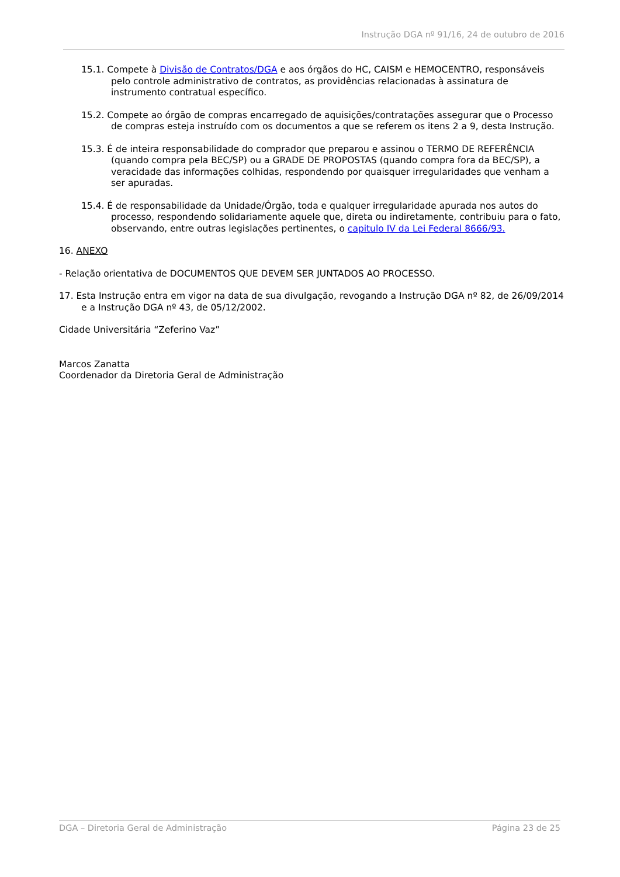Instrução DGA nº 91/16, 24 de outubro de 2016
15.1. Compete à Divisão de Contratos/DGA e aos órgãos do HC, CAISM e HEMOCENTRO, responsáveis pelo controle administrativo de contratos, as providências relacionadas à assinatura de instrumento contratual específico.
15.2. Compete ao órgão de compras encarregado de aquisições/contratações assegurar que o Processo de compras esteja instruído com os documentos a que se referem os itens 2 a 9, desta Instrução.
15.3. É de inteira responsabilidade do comprador que preparou e assinou o TERMO DE REFERÊNCIA (quando compra pela BEC/SP) ou a GRADE DE PROPOSTAS (quando compra fora da BEC/SP), a veracidade das informações colhidas, respondendo por quaisquer irregularidades que venham a ser apuradas.
15.4. É de responsabilidade da Unidade/Órgão, toda e qualquer irregularidade apurada nos autos do processo, respondendo solidariamente aquele que, direta ou indiretamente, contribuiu para o fato, observando, entre outras legislações pertinentes, o capitulo IV da Lei Federal 8666/93.
16. ANEXO
- Relação orientativa de DOCUMENTOS QUE DEVEM SER JUNTADOS AO PROCESSO.
17. Esta Instrução entra em vigor na data de sua divulgação, revogando a Instrução DGA nº 82, de 26/09/2014 e a Instrução DGA nº 43, de 05/12/2002.
Cidade Universitária “Zeferino Vaz”
Marcos Zanatta
Coordenador da Diretoria Geral de Administração
DGA – Diretoria Geral de Administração Página 23 de 25